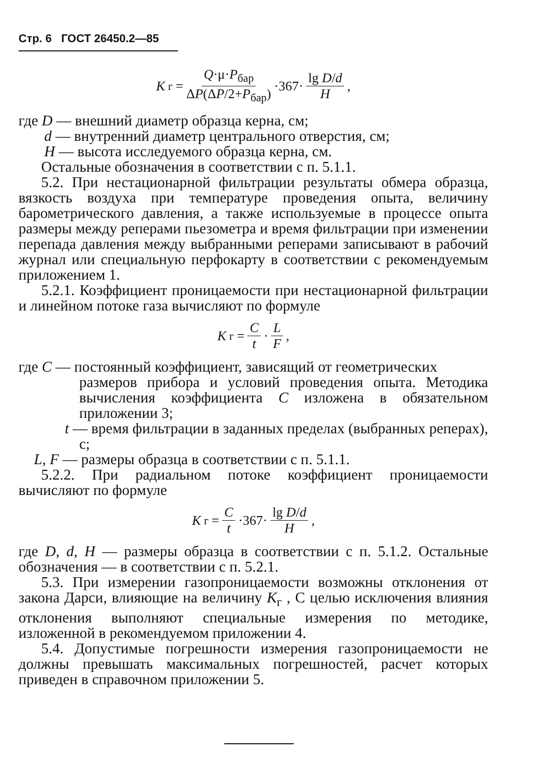Стр. 6 ГОСТ 26450.2—85
К<sub>г</sub>= Q·μ·P<sub>бар</sub> ΔP(ΔP/2+P<sub>бар</sub>) ·367· lg D/d H ,
где D — внешний диаметр образца керна, см;
d — внутренний диаметр центрального отверстия, см;
H — высота исследуемого образца керна, см.
Остальные обозначения в соответствии с п. 5.1.1.
5.2. При нестационарной фильтрации результаты обмера образца, вязкость воздуха при температуре проведения опыта, величину барометрического давления, а также используемые в процессе опыта размеры между реперами пьезометра и время фильтрации при изменении перепада давления между выбранными реперами записывают в рабочий журнал или специальную перфокарту в соответствии с рекомендуемым приложением 1.
5.2.1. Коэффициент проницаемости при нестационарной фильтрации и линейном потоке газа вычисляют по формуле
К<sub>г</sub>= C t · L F ,
где C — постоянный коэффициент, зависящий от геометрических
размеров прибора и условий проведения опыта. Методика вычисления коэффициента C изложена в обязательном приложении 3;
t — время фильтрации в заданных пределах (выбранных реперах), с;
L, F — размеры образца в соответствии с п. 5.1.1.
5.2.2. При радиальном потоке коэффициент проницаемости вычисляют по формуле
К<sub>г</sub>= C t ·367· lg D/d H ,
где D, d, H — размеры образца в соответствии с п. 5.1.2. Остальные обозначения — в соответствии с п. 5.2.1.
5.3. При измерении газопроницаемости возможны отклонения от закона Дарси, влияющие на величину К<sub>г</sub> , С целью исключения влияния отклонения выполняют специальные измерения по методике, изложенной в рекомендуемом приложении 4.
5.4. Допустимые погрешности измерения газопроницаемости не должны превышать максимальных погрешностей, расчет которых приведен в справочном приложении 5.